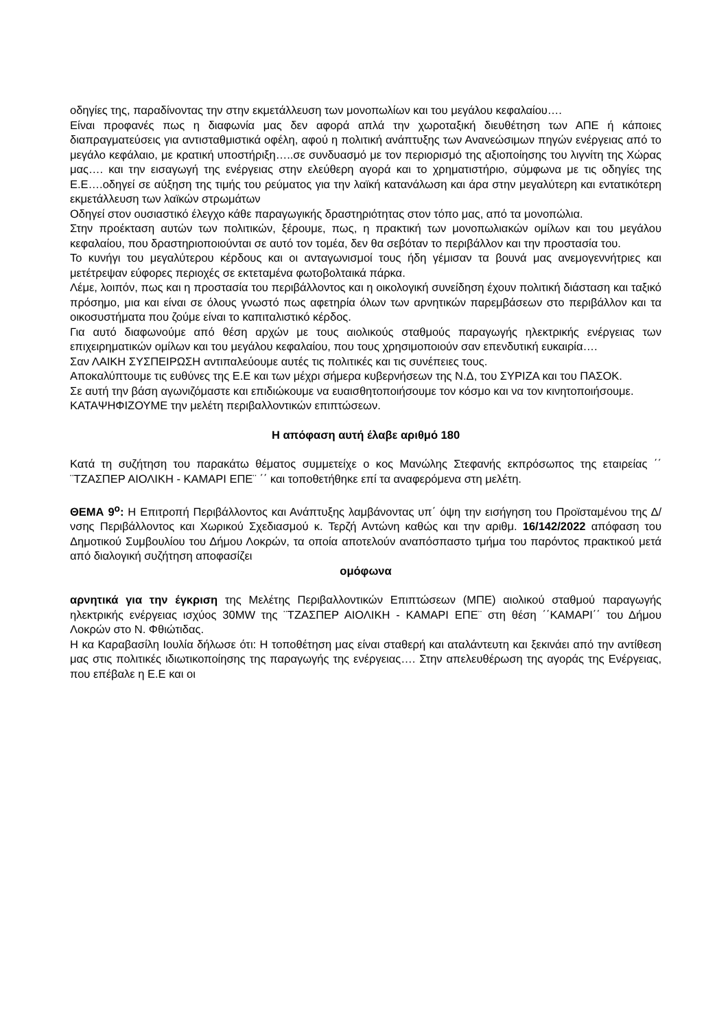οδηγίες της, παραδίνοντας την στην εκμετάλλευση των μονοπωλίων και του μεγάλου κεφαλαίου….
Είναι προφανές πως η διαφωνία μας δεν αφορά απλά την χωροταξική διευθέτηση των ΑΠΕ ή κάποιες διαπραγματεύσεις για αντισταθμιστικά οφέλη, αφού η πολιτική ανάπτυξης των Ανανεώσιμων πηγών ενέργειας από το μεγάλο κεφάλαιο, με κρατική υποστήριξη…..σε συνδυασμό με τον περιορισμό της αξιοποίησης του λιγνίτη της Χώρας μας…. και την εισαγωγή της ενέργειας στην ελεύθερη αγορά και το χρηματιστήριο, σύμφωνα με τις οδηγίες της Ε.Ε….οδηγεί σε αύξηση της τιμής του ρεύματος για την λαϊκή κατανάλωση και άρα στην μεγαλύτερη και εντατικότερη εκμετάλλευση των λαϊκών στρωμάτων
Οδηγεί στον ουσιαστικό έλεγχο κάθε παραγωγικής δραστηριότητας στον τόπο μας, από τα μονοπώλια.
Στην προέκταση αυτών των πολιτικών, ξέρουμε, πως, η πρακτική των μονοπωλιακών ομίλων και του μεγάλου κεφαλαίου, που δραστηριοποιούνται σε αυτό τον τομέα, δεν θα σεβόταν το περιβάλλον και την προστασία του.
Το κυνήγι του μεγαλύτερου κέρδους και οι ανταγωνισμοί τους ήδη γέμισαν τα βουνά μας ανεμογεννήτριες και μετέτρεψαν εύφορες περιοχές σε εκτεταμένα φωτοβολταικά πάρκα.
Λέμε, λοιπόν, πως και η προστασία του περιβάλλοντος και η οικολογική συνείδηση έχουν πολιτική διάσταση και ταξικό πρόσημο, μια και είναι σε όλους γνωστό πως αφετηρία όλων των αρνητικών παρεμβάσεων στο περιβάλλον και τα οικοσυστήματα που ζούμε είναι το καπιταλιστικό κέρδος.
Για αυτό διαφωνούμε από θέση αρχών με τους αιολικούς σταθμούς παραγωγής ηλεκτρικής ενέργειας των επιχειρηματικών ομίλων και του μεγάλου κεφαλαίου, που τους χρησιμοποιούν σαν επενδυτική ευκαιρία….
Σαν ΛΑΙΚΗ ΣΥΣΠΕΙΡΩΣΗ αντιπαλεύουμε αυτές τις πολιτικές και τις συνέπειες τους.
Αποκαλύπτουμε τις ευθύνες της Ε.Ε και των μέχρι σήμερα κυβερνήσεων της Ν.Δ, του ΣΥΡΙΖΑ και του ΠΑΣΟΚ.
Σε αυτή την βάση αγωνιζόμαστε και επιδιώκουμε να ευαισθητοποιήσουμε τον κόσμο και να τον κινητοποιήσουμε.
ΚΑΤΑΨΗΦΙΖΟΥΜΕ την μελέτη περιβαλλοντικών επιπτώσεων.
Η απόφαση αυτή έλαβε αριθμό 180
Κατά τη συζήτηση του παρακάτω θέματος συμμετείχε ο κος Μανώλης Στεφανής εκπρόσωπος της εταιρείας ΄΄ ¨ΤΖΑΣΠΕΡ ΑΙΟΛΙΚΗ - ΚΑΜΑΡΙ ΕΠΕ¨ ΄΄ και τοποθετήθηκε επί τα αναφερόμενα στη μελέτη.
ΘΕΜΑ 9<sup>ο</sup>: Η Επιτροπή Περιβάλλοντος και Ανάπτυξης λαμβάνοντας υπ΄ όψη την εισήγηση του Προϊσταμένου της Δ/νσης Περιβάλλοντος και Χωρικού Σχεδιασμού κ. Τερζή Αντώνη καθώς και την αριθμ. 16/142/2022 απόφαση του Δημοτικού Συμβουλίου του Δήμου Λοκρών, τα οποία αποτελούν αναπόσπαστο τμήμα του παρόντος πρακτικού μετά από διαλογική συζήτηση αποφασίζει
ομόφωνα
αρνητικά για την έγκριση της Μελέτης Περιβαλλοντικών Επιπτώσεων (ΜΠΕ) αιολικού σταθμού παραγωγής ηλεκτρικής ενέργειας ισχύος 30MW της ¨ΤΖΑΣΠΕΡ ΑΙΟΛΙΚΗ - ΚΑΜΑΡΙ ΕΠΕ¨ στη θέση ΄΄ΚΑΜΑΡΙ΄΄ του Δήμου Λοκρών στο Ν. Φθιώτιδας.
Η κα Καραβασίλη Ιουλία δήλωσε ότι: Η τοποθέτηση μας είναι σταθερή και αταλάντευτη και ξεκινάει από την αντίθεση μας στις πολιτικές ιδιωτικοποίησης της παραγωγής της ενέργειας…. Στην απελευθέρωση της αγοράς της Ενέργειας, που επέβαλε η Ε.Ε και οι